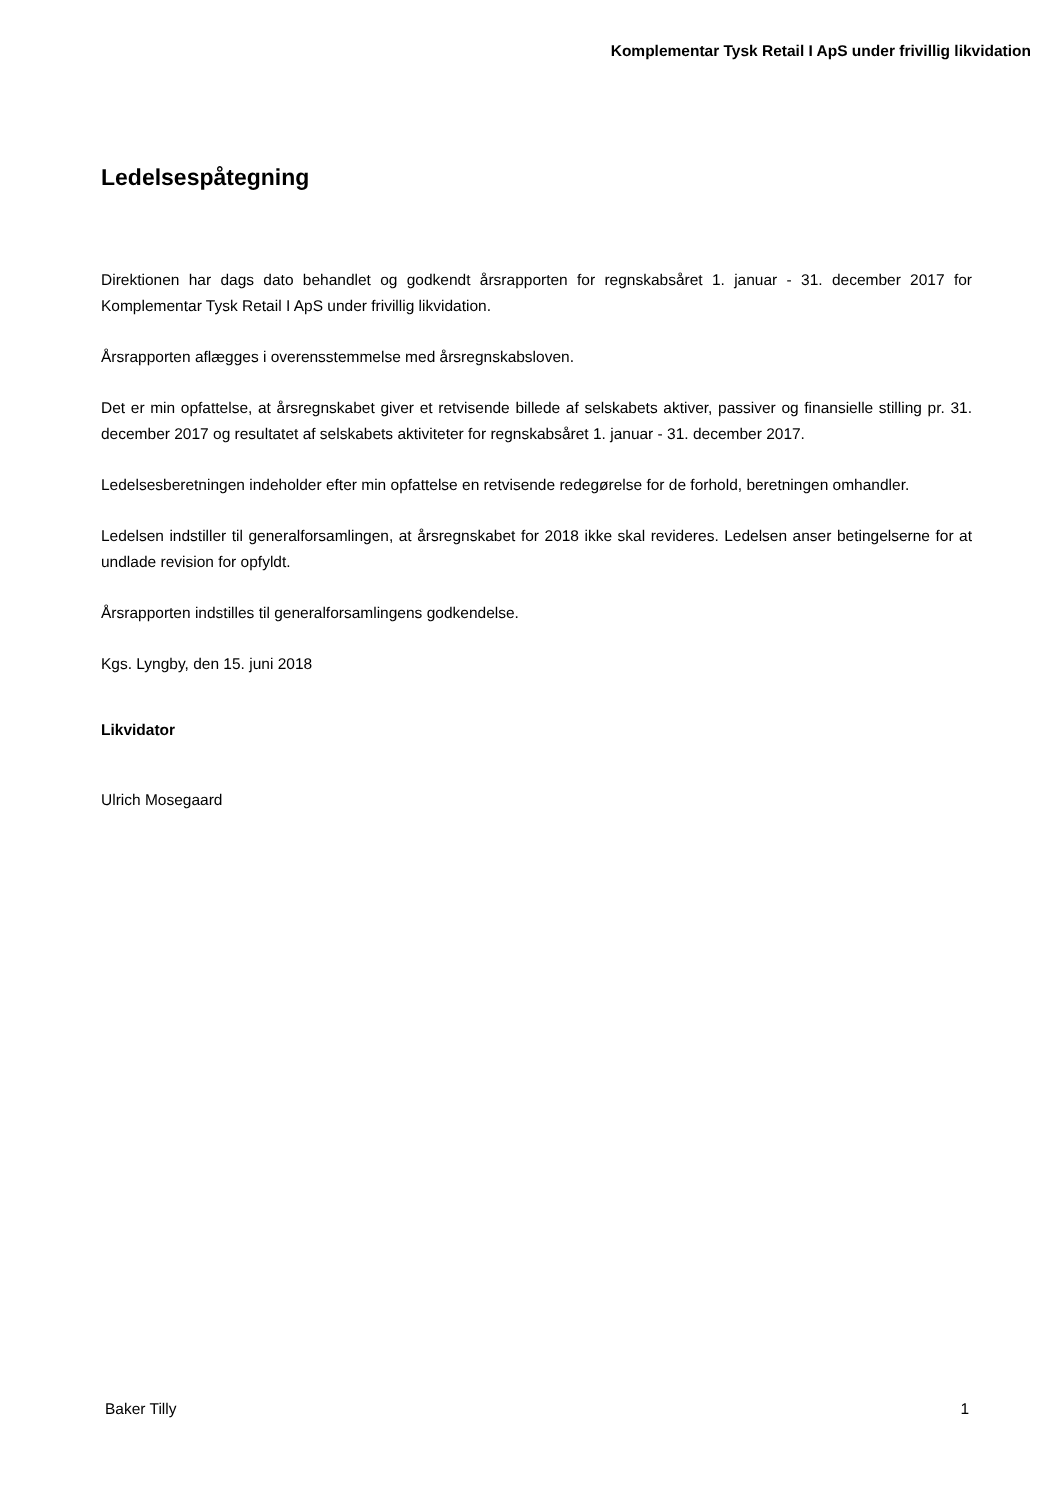Komplementar Tysk Retail I ApS under frivillig likvidation
Ledelsespåtegning
Direktionen har dags dato behandlet og godkendt årsrapporten for regnskabsåret 1. januar - 31. december 2017 for Komplementar Tysk Retail I ApS under frivillig likvidation.
Årsrapporten aflægges i overensstemmelse med årsregnskabsloven.
Det er min opfattelse, at årsregnskabet giver et retvisende billede af selskabets aktiver, passiver og finansielle stilling pr. 31. december 2017 og resultatet af selskabets aktiviteter for regnskabsåret 1. januar - 31. december 2017.
Ledelsesberetningen indeholder efter min opfattelse en retvisende redegørelse for de forhold, beretningen omhandler.
Ledelsen indstiller til generalforsamlingen, at årsregnskabet for 2018 ikke skal revideres. Ledelsen anser betingelserne for at undlade revision for opfyldt.
Årsrapporten indstilles til generalforsamlingens godkendelse.
Kgs. Lyngby, den 15. juni 2018
Likvidator
Ulrich Mosegaard
Baker Tilly 1